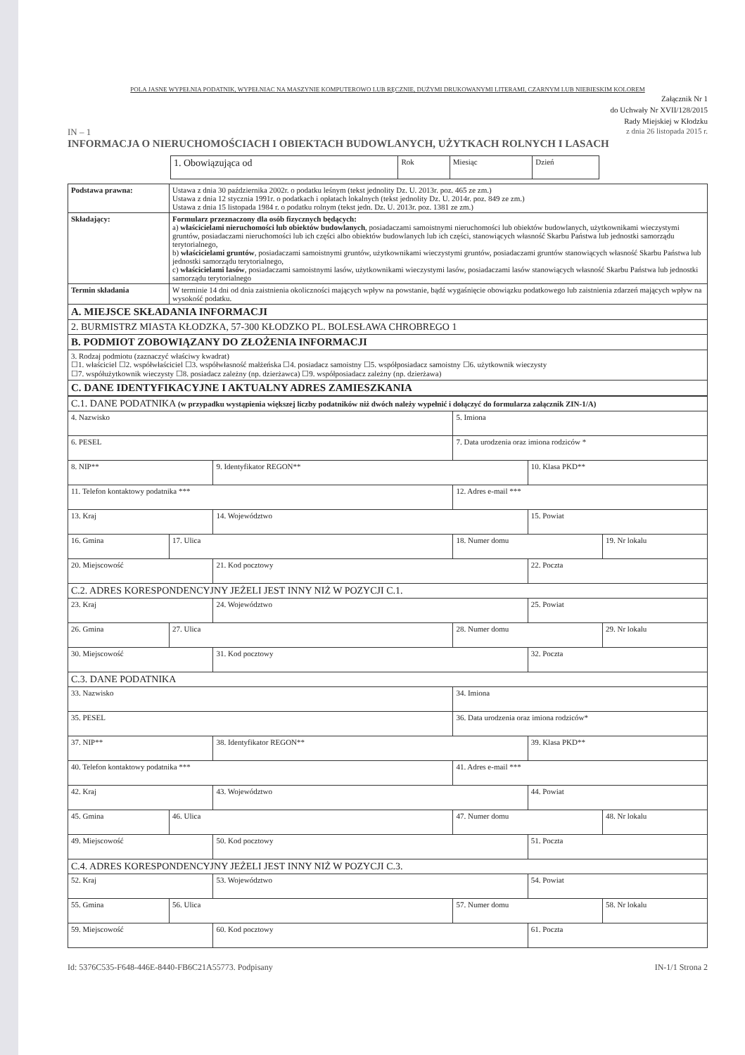POLA JASNE WYPEŁNIA PODATNIK, WYPEŁNIAC NA MASZYNIE KOMPUTEROWO LUB RĘCZNIE, DUŻYMI DRUKOWANYMI LITERAMI, CZARNYM LUB NIEBIESKIM KOLOREM
Załącznik Nr 1
do Uchwały Nr XVII/128/2015
Rady Miejskiej w Kłodzku
IN – 1 z dnia 26 listopada 2015 r.
INFORMACJA O NIERUCHOMOŚCIACH I OBIEKTACH BUDOWLANYCH, UŻYTKACH ROLNYCH I LASACH
| 1. Obowiązująca od | Rok | Miesiąc | Dzień |
| Podstawa prawna: | Ustawa z dnia 30 października 2002r. o podatku leśnym (tekst jednolity Dz. U. 2013r. poz. 465 ze zm.) Ustawa z dnia 12 stycznia 1991r. o podatkach i opłatach lokalnych (tekst jednolity Dz. U. 2014r. poz. 849 ze zm.) Ustawa z dnia 15 listopada 1984 r. o podatku rolnym (tekst jedn. Dz. U. 2013r. poz. 1381 ze zm.) |
| Składający: | Formularz przeznaczony dla osób fizycznych będących: a) właścicielami nieruchomości lub obiektów budowlanych , posiadaczami samoistnymi nieruchomości lub obiektów budowlanych, użytkownikami wieczystymi gruntów, posiadaczami nieruchomości lub ich części albo obiektów budowlanych lub ich części, stanowiących własność Skarbu Państwa lub jednostki samorządu terytorialnego, b) właścicielami gruntów , posiadaczami samoistnymi gruntów, użytkownikami wieczystymi gruntów, posiadaczami gruntów stanowiących własność Skarbu Państwa lub jednostki samorządu terytorialnego, c) właścicielami lasów , posiadaczami samoistnymi lasów, użytkownikami wieczystymi lasów, posiadaczami lasów stanowiących własność Skarbu Państwa lub jednostki samorządu terytorialnego |
| Termin składania | W terminie 14 dni od dnia zaistnienia okoliczności mających wpływ na powstanie, bądź wygaśnięcie obowiązku podatkowego lub zaistnienia zdarzeń mających wpływ na wysokość podatku. |
| A. MIEJSCE SKŁADANIA INFORMACJI | |
| 2. BURMISTRZ MIASTA KŁODZKA, 57-300 KŁODZKO PL. BOLESŁAWA CHROBREGO 1 | |
| B. PODMIOT ZOBOWIĄZANY DO ZŁOŻENIA INFORMACJI | |
| 3. Rodzaj podmiotu (zaznaczyć właściwy kwadrat) ☐1. właściciel ☐2. współwłaściciel ☐3. współwłasność małżeńska ☐4. posiadacz samoistny ☐5. współposiadacz samoistny ☐6. użytkownik wieczysty ☐7. współużytkownik wieczysty ☐8. posiadacz zależny (np. dzierżawca) ☐9. współposiadacz zależny (np. dzierżawa) | |
| C. DANE IDENTYFIKACYJNE I AKTUALNY ADRES ZAMIESZKANIA | |
| C.1. DANE PODATNIKA (w przypadku wystąpienia większej liczby podatników niż dwóch należy wypełnić i dołączyć do formularza załącznik ZIN-1/A) | | | | | |
| 4. Nazwisko | | | 5. Imiona | | |
| 6. PESEL | | | 7. Data urodzenia oraz imiona rodziców * | | |
| 8. NIP** | | 9. Identyfikator REGON** | | 10. Klasa PKD** | |
| 11. Telefon kontaktowy podatnika *** | | | 12. Adres e-mail *** | | |
| 13. Kraj | | 14. Województwo | | 15. Powiat | |
| 16. Gmina | 17. Ulica | | 18. Numer domu | | 19. Nr lokalu |
| 20. Miejscowość | | 21. Kod pocztowy | | 22. Poczta | |
| C.2. ADRES KORESPONDENCYJNY JEŻELI JEST INNY NIŻ W POZYCJI C.1. | | | | | |
| 23. Kraj | | 24. Województwo | | 25. Powiat | |
| 26. Gmina | 27. Ulica | | 28. Numer domu | | 29. Nr lokalu |
| 30. Miejscowość | | 31. Kod pocztowy | | 32. Poczta | |
| C.3. DANE PODATNIKA | | | | | |
| 33. Nazwisko | | | 34. Imiona | | |
| 35. PESEL | | | 36. Data urodzenia oraz imiona rodziców* | | |
| 37. NIP** | | 38. Identyfikator REGON** | | 39. Klasa PKD** | |
| 40. Telefon kontaktowy podatnika *** | | | 41. Adres e-mail *** | | |
| 42. Kraj | | 43. Województwo | | 44. Powiat | |
| 45. Gmina | 46. Ulica | | 47. Numer domu | | 48. Nr lokalu |
| 49. Miejscowość | | 50. Kod pocztowy | | 51. Poczta | |
| C.4. ADRES KORESPONDENCYJNY JEŻELI JEST INNY NIŻ W POZYCJI C.3. | | | | | |
| 52. Kraj | | 53. Województwo | | 54. Powiat | |
| 55. Gmina | 56. Ulica | | 57. Numer domu | | 58. Nr lokalu |
| 59. Miejscowość | | 60. Kod pocztowy | | 61. Poczta | |
Id: 5376C535-F648-446E-8440-FB6C21A55773. Podpisany IN-1/1 Strona 2